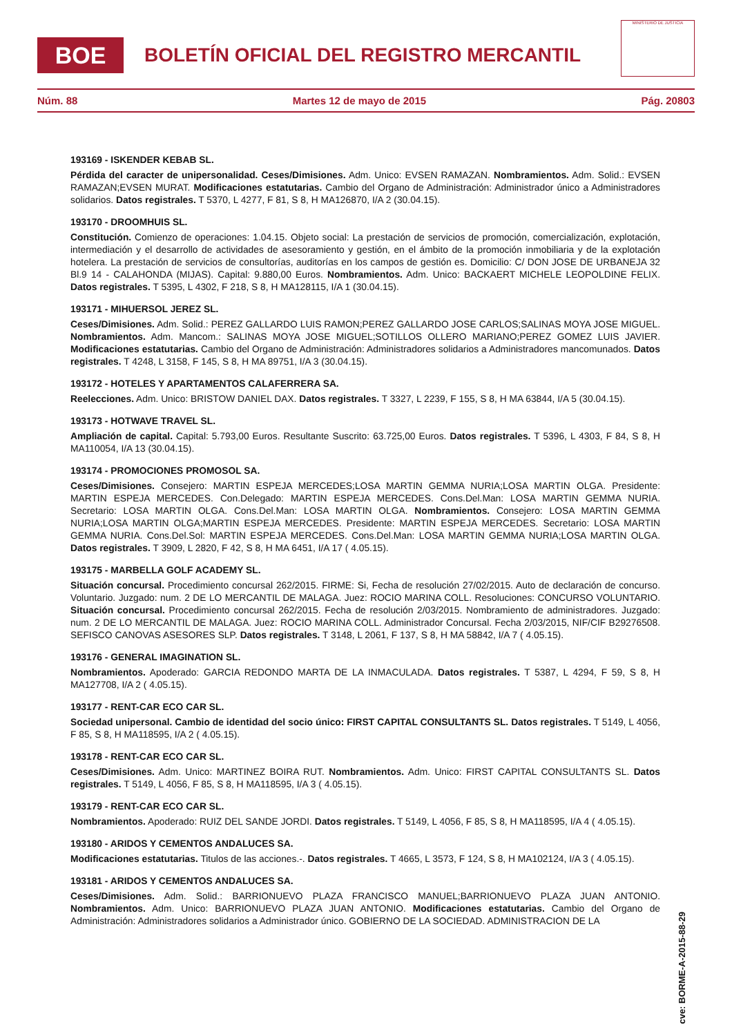BOE
BOLETÍN OFICIAL DEL REGISTRO MERCANTIL
MINISTERIO DE JUSTICIA
Núm. 88 Martes 12 de mayo de 2015 Pág. 20803
193169 - ISKENDER KEBAB SL.
Pérdida del caracter de unipersonalidad. Ceses/Dimisiones. Adm. Unico: EVSEN RAMAZAN. Nombramientos. Adm. Solid.: EVSEN RAMAZAN;EVSEN MURAT. Modificaciones estatutarias. Cambio del Organo de Administración: Administrador único a Administradores solidarios. Datos registrales. T 5370, L 4277, F 81, S 8, H MA126870, I/A 2 (30.04.15).
193170 - DROOMHUIS SL.
Constitución. Comienzo de operaciones: 1.04.15. Objeto social: La prestación de servicios de promoción, comercialización, explotación, intermediación y el desarrollo de actividades de asesoramiento y gestión, en el ámbito de la promoción inmobiliaria y de la explotación hotelera. La prestación de servicios de consultorías, auditorías en los campos de gestión es. Domicilio: C/ DON JOSE DE URBANEJA 32 Bl.9 14 - CALAHONDA (MIJAS). Capital: 9.880,00 Euros. Nombramientos. Adm. Unico: BACKAERT MICHELE LEOPOLDINE FELIX. Datos registrales. T 5395, L 4302, F 218, S 8, H MA128115, I/A 1 (30.04.15).
193171 - MIHUERSOL JEREZ SL.
Ceses/Dimisiones. Adm. Solid.: PEREZ GALLARDO LUIS RAMON;PEREZ GALLARDO JOSE CARLOS;SALINAS MOYA JOSE MIGUEL. Nombramientos. Adm. Mancom.: SALINAS MOYA JOSE MIGUEL;SOTILLOS OLLERO MARIANO;PEREZ GOMEZ LUIS JAVIER. Modificaciones estatutarias. Cambio del Organo de Administración: Administradores solidarios a Administradores mancomunados. Datos registrales. T 4248, L 3158, F 145, S 8, H MA 89751, I/A 3 (30.04.15).
193172 - HOTELES Y APARTAMENTOS CALAFERRERA SA.
Reelecciones. Adm. Unico: BRISTOW DANIEL DAX. Datos registrales. T 3327, L 2239, F 155, S 8, H MA 63844, I/A 5 (30.04.15).
193173 - HOTWAVE TRAVEL SL.
Ampliación de capital. Capital: 5.793,00 Euros. Resultante Suscrito: 63.725,00 Euros. Datos registrales. T 5396, L 4303, F 84, S 8, H MA110054, I/A 13 (30.04.15).
193174 - PROMOCIONES PROMOSOL SA.
Ceses/Dimisiones. Consejero: MARTIN ESPEJA MERCEDES;LOSA MARTIN GEMMA NURIA;LOSA MARTIN OLGA. Presidente: MARTIN ESPEJA MERCEDES. Con.Delegado: MARTIN ESPEJA MERCEDES. Cons.Del.Man: LOSA MARTIN GEMMA NURIA. Secretario: LOSA MARTIN OLGA. Cons.Del.Man: LOSA MARTIN OLGA. Nombramientos. Consejero: LOSA MARTIN GEMMA NURIA;LOSA MARTIN OLGA;MARTIN ESPEJA MERCEDES. Presidente: MARTIN ESPEJA MERCEDES. Secretario: LOSA MARTIN GEMMA NURIA. Cons.Del.Sol: MARTIN ESPEJA MERCEDES. Cons.Del.Man: LOSA MARTIN GEMMA NURIA;LOSA MARTIN OLGA. Datos registrales. T 3909, L 2820, F 42, S 8, H MA 6451, I/A 17 ( 4.05.15).
193175 - MARBELLA GOLF ACADEMY SL.
Situación concursal. Procedimiento concursal 262/2015. FIRME: Si, Fecha de resolución 27/02/2015. Auto de declaración de concurso. Voluntario. Juzgado: num. 2 DE LO MERCANTIL DE MALAGA. Juez: ROCIO MARINA COLL. Resoluciones: CONCURSO VOLUNTARIO. Situación concursal. Procedimiento concursal 262/2015. Fecha de resolución 2/03/2015. Nombramiento de administradores. Juzgado: num. 2 DE LO MERCANTIL DE MALAGA. Juez: ROCIO MARINA COLL. Administrador Concursal. Fecha 2/03/2015, NIF/CIF B29276508. SEFISCO CANOVAS ASESORES SLP. Datos registrales. T 3148, L 2061, F 137, S 8, H MA 58842, I/A 7 ( 4.05.15).
193176 - GENERAL IMAGINATION SL.
Nombramientos. Apoderado: GARCIA REDONDO MARTA DE LA INMACULADA. Datos registrales. T 5387, L 4294, F 59, S 8, H MA127708, I/A 2 ( 4.05.15).
193177 - RENT-CAR ECO CAR SL.
Sociedad unipersonal. Cambio de identidad del socio único: FIRST CAPITAL CONSULTANTS SL. Datos registrales. T 5149, L 4056, F 85, S 8, H MA118595, I/A 2 ( 4.05.15).
193178 - RENT-CAR ECO CAR SL.
Ceses/Dimisiones. Adm. Unico: MARTINEZ BOIRA RUT. Nombramientos. Adm. Unico: FIRST CAPITAL CONSULTANTS SL. Datos registrales. T 5149, L 4056, F 85, S 8, H MA118595, I/A 3 ( 4.05.15).
193179 - RENT-CAR ECO CAR SL.
Nombramientos. Apoderado: RUIZ DEL SANDE JORDI. Datos registrales. T 5149, L 4056, F 85, S 8, H MA118595, I/A 4 ( 4.05.15).
193180 - ARIDOS Y CEMENTOS ANDALUCES SA.
Modificaciones estatutarias. Titulos de las acciones.-. Datos registrales. T 4665, L 3573, F 124, S 8, H MA102124, I/A 3 ( 4.05.15).
193181 - ARIDOS Y CEMENTOS ANDALUCES SA.
Ceses/Dimisiones. Adm. Solid.: BARRIONUEVO PLAZA FRANCISCO MANUEL;BARRIONUEVO PLAZA JUAN ANTONIO. Nombramientos. Adm. Unico: BARRIONUEVO PLAZA JUAN ANTONIO. Modificaciones estatutarias. Cambio del Organo de Administración: Administradores solidarios a Administrador único. GOBIERNO DE LA SOCIEDAD. ADMINISTRACION DE LA
cve: BORME-A-2015-88-29